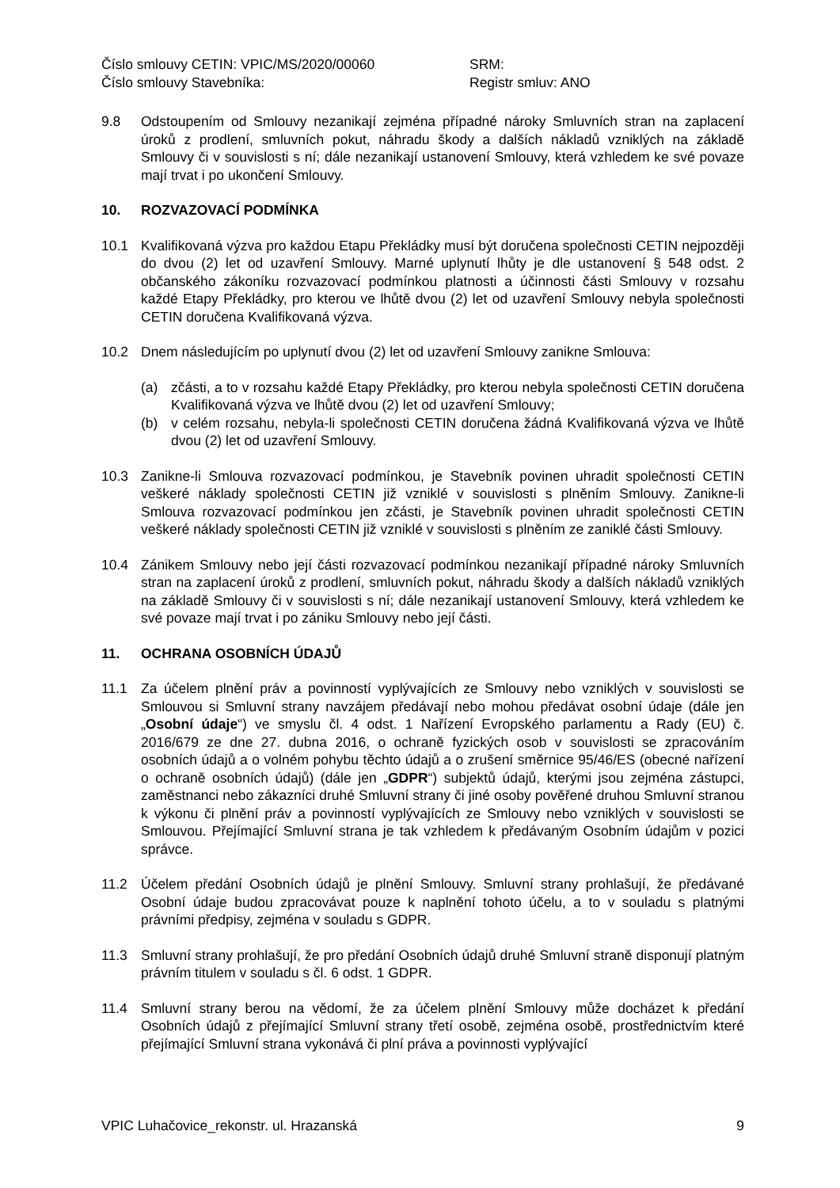Číslo smlouvy CETIN: VPIC/MS/2020/00060 SRM:
Číslo smlouvy Stavebníka: Registr smluv: ANO
9.8 Odstoupením od Smlouvy nezanikají zejména případné nároky Smluvních stran na zaplacení úroků z prodlení, smluvních pokut, náhradu škody a dalších nákladů vzniklých na základě Smlouvy či v souvislosti s ní; dále nezanikají ustanovení Smlouvy, která vzhledem ke své povaze mají trvat i po ukončení Smlouvy.
10. ROZVAZOVACÍ PODMÍNKA
10.1 Kvalifikovaná výzva pro každou Etapu Překládky musí být doručena společnosti CETIN nejpozději do dvou (2) let od uzavření Smlouvy. Marné uplynutí lhůty je dle ustanovení § 548 odst. 2 občanského zákoníku rozvazovací podmínkou platnosti a účinnosti části Smlouvy v rozsahu každé Etapy Překládky, pro kterou ve lhůtě dvou (2) let od uzavření Smlouvy nebyla společnosti CETIN doručena Kvalifikovaná výzva.
10.2 Dnem následujícím po uplynutí dvou (2) let od uzavření Smlouvy zanikne Smlouva:
(a) zčásti, a to v rozsahu každé Etapy Překládky, pro kterou nebyla společnosti CETIN doručena Kvalifikovaná výzva ve lhůtě dvou (2) let od uzavření Smlouvy;
(b) v celém rozsahu, nebyla-li společnosti CETIN doručena žádná Kvalifikovaná výzva ve lhůtě dvou (2) let od uzavření Smlouvy.
10.3 Zanikne-li Smlouva rozvazovací podmínkou, je Stavebník povinen uhradit společnosti CETIN veškeré náklady společnosti CETIN již vzniklé v souvislosti s plněním Smlouvy. Zanikne-li Smlouva rozvazovací podmínkou jen zčásti, je Stavebník povinen uhradit společnosti CETIN veškeré náklady společnosti CETIN již vzniklé v souvislosti s plněním ze zaniklé části Smlouvy.
10.4 Zánikem Smlouvy nebo její části rozvazovací podmínkou nezanikají případné nároky Smluvních stran na zaplacení úroků z prodlení, smluvních pokut, náhradu škody a dalších nákladů vzniklých na základě Smlouvy či v souvislosti s ní; dále nezanikají ustanovení Smlouvy, která vzhledem ke své povaze mají trvat i po zániku Smlouvy nebo její části.
11. OCHRANA OSOBNÍCH ÚDAJŮ
11.1 Za účelem plnění práv a povinností vyplývajících ze Smlouvy nebo vzniklých v souvislosti se Smlouvou si Smluvní strany navzájem předávají nebo mohou předávat osobní údaje (dále jen „Osobní údaje“) ve smyslu čl. 4 odst. 1 Nařízení Evropského parlamentu a Rady (EU) č. 2016/679 ze dne 27. dubna 2016, o ochraně fyzických osob v souvislosti se zpracováním osobních údajů a o volném pohybu těchto údajů a o zrušení směrnice 95/46/ES (obecné nařízení o ochraně osobních údajů) (dále jen „GDPR“) subjektů údajů, kterými jsou zejména zástupci, zaměstnanci nebo zákazníci druhé Smluvní strany či jiné osoby pověřené druhou Smluvní stranou k výkonu či plnění práv a povinností vyplývajících ze Smlouvy nebo vzniklých v souvislosti se Smlouvou. Přejímající Smluvní strana je tak vzhledem k předávaným Osobním údajům v pozici správce.
11.2 Účelem předání Osobních údajů je plnění Smlouvy. Smluvní strany prohlašují, že předávané Osobní údaje budou zpracovávat pouze k naplnění tohoto účelu, a to v souladu s platnými právními předpisy, zejména v souladu s GDPR.
11.3 Smluvní strany prohlašují, že pro předání Osobních údajů druhé Smluvní straně disponují platným právním titulem v souladu s čl. 6 odst. 1 GDPR.
11.4 Smluvní strany berou na vědomí, že za účelem plnění Smlouvy může docházet k předání Osobních údajů z přejímající Smluvní strany třetí osobě, zejména osobě, prostřednictvím které přejímající Smluvní strana vykonává či plní práva a povinnosti vyplývající
VPIC Luhačovice_rekonstr. ul. Hrazanská 9